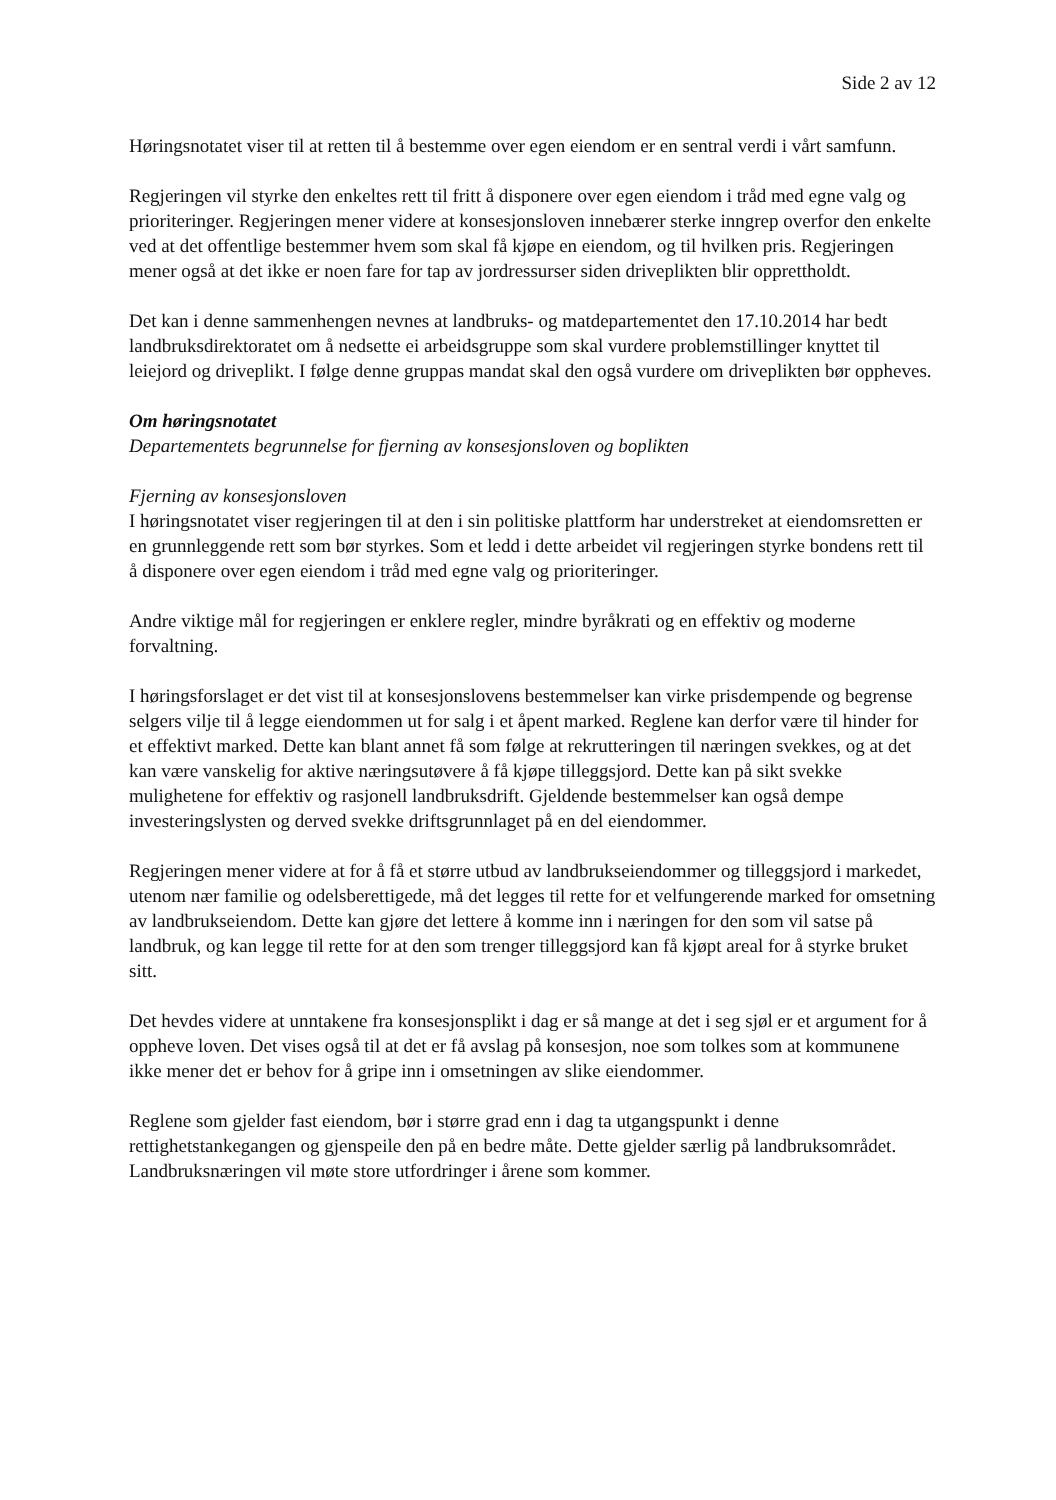Side 2 av 12
Høringsnotatet viser til at retten til å bestemme over egen eiendom er en sentral verdi i vårt samfunn.
Regjeringen vil styrke den enkeltes rett til fritt å disponere over egen eiendom i tråd med egne valg og prioriteringer. Regjeringen mener videre at konsesjonsloven innebærer sterke inngrep overfor den enkelte ved at det offentlige bestemmer hvem som skal få kjøpe en eiendom, og til hvilken pris. Regjeringen mener også at det ikke er noen fare for tap av jordressurser siden driveplikten blir opprettholdt.
Det kan i denne sammenhengen nevnes at landbruks- og matdepartementet den 17.10.2014 har bedt landbruksdirektoratet om å nedsette ei arbeidsgruppe som skal vurdere problemstillinger knyttet til leiejord og driveplikt. I følge denne gruppas mandat skal den også vurdere om driveplikten bør oppheves.
Om høringsnotatet
Departementets begrunnelse for fjerning av konsesjonsloven og boplikten
Fjerning av konsesjonsloven
I høringsnotatet viser regjeringen til at den i sin politiske plattform har understreket at eiendomsretten er en grunnleggende rett som bør styrkes. Som et ledd i dette arbeidet vil regjeringen styrke bondens rett til å disponere over egen eiendom i tråd med egne valg og prioriteringer.
Andre viktige mål for regjeringen er enklere regler, mindre byråkrati og en effektiv og moderne forvaltning.
I høringsforslaget er det vist til at konsesjonslovens bestemmelser kan virke prisdempende og begrense selgers vilje til å legge eiendommen ut for salg i et åpent marked. Reglene kan derfor være til hinder for et effektivt marked. Dette kan blant annet få som følge at rekrutteringen til næringen svekkes, og at det kan være vanskelig for aktive næringsutøvere å få kjøpe tilleggsjord. Dette kan på sikt svekke mulighetene for effektiv og rasjonell landbruksdrift. Gjeldende bestemmelser kan også dempe investeringslysten og derved svekke driftsgrunnlaget på en del eiendommer.
Regjeringen mener videre at for å få et større utbud av landbrukseiendommer og tilleggsjord i markedet, utenom nær familie og odelsberettigede, må det legges til rette for et velfungerende marked for omsetning av landbrukseiendom. Dette kan gjøre det lettere å komme inn i næringen for den som vil satse på landbruk, og kan legge til rette for at den som trenger tilleggsjord kan få kjøpt areal for å styrke bruket sitt.
Det hevdes videre at unntakene fra konsesjonsplikt i dag er så mange at det i seg sjøl er et argument for å oppheve loven. Det vises også til at det er få avslag på konsesjon, noe som tolkes som at kommunene ikke mener det er behov for å gripe inn i omsetningen av slike eiendommer.
Reglene som gjelder fast eiendom, bør i større grad enn i dag ta utgangspunkt i denne rettighetstankegangen og gjenspeile den på en bedre måte. Dette gjelder særlig på landbruksområdet. Landbruksnæringen vil møte store utfordringer i årene som kommer.